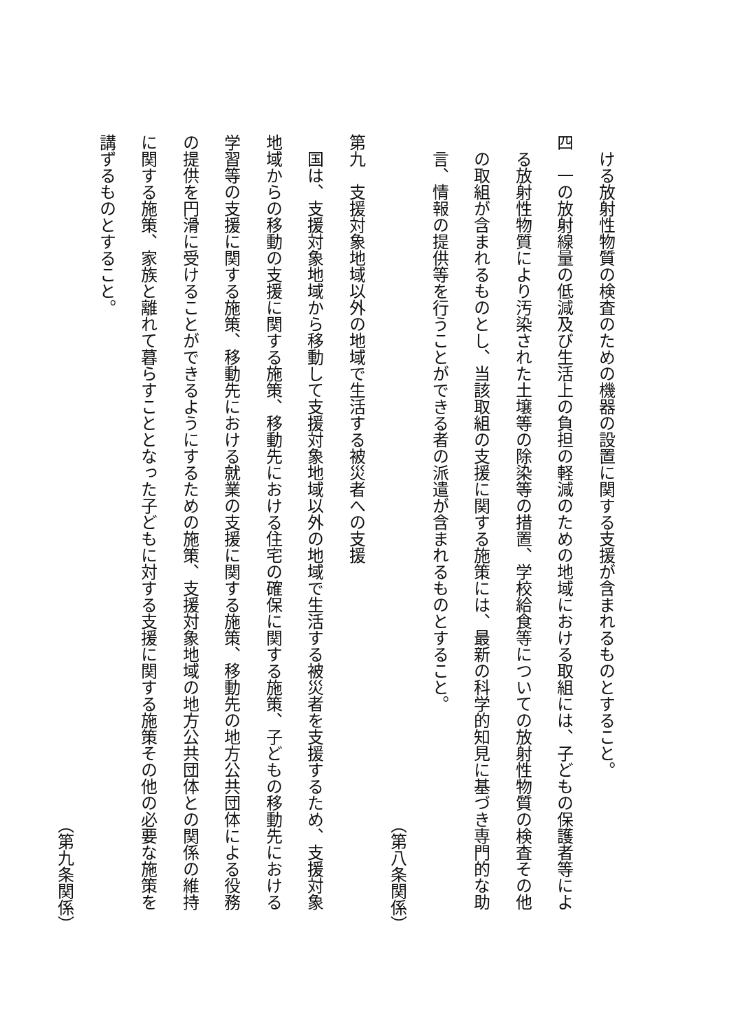ける放射性物質の検査のための機器の設置に関する支援が含まれるものとすること。
四　一の放射線量の低減及び生活上の負担の軽減のための地域における取組には、子どもの保護者等によ
　る放射性物質により汚染された土壌等の除染等の措置、学校給食等についての放射性物質の検査その他
　の取組が含まれるものとし、当該取組の支援に関する施策には、最新の科学的知見に基づき専門的な助
　言、情報の提供等を行うことができる者の派遣が含まれるものとすること。
（第八条関係）
第九　支援対象地域以外の地域で生活する被災者への支援
　国は、支援対象地域から移動して支援対象地域以外の地域で生活する被災者を支援するため、支援対象
地域からの移動の支援に関する施策、移動先における住宅の確保に関する施策、子どもの移動先における
学習等の支援に関する施策、移動先における就業の支援に関する施策、移動先の地方公共団体による役務
の提供を円滑に受けることができるようにするための施策、支援対象地域の地方公共団体との関係の維持
に関する施策、家族と離れて暮らすこととなった子どもに対する支援に関する施策その他の必要な施策を
講ずるものとすること。
（第九条関係）